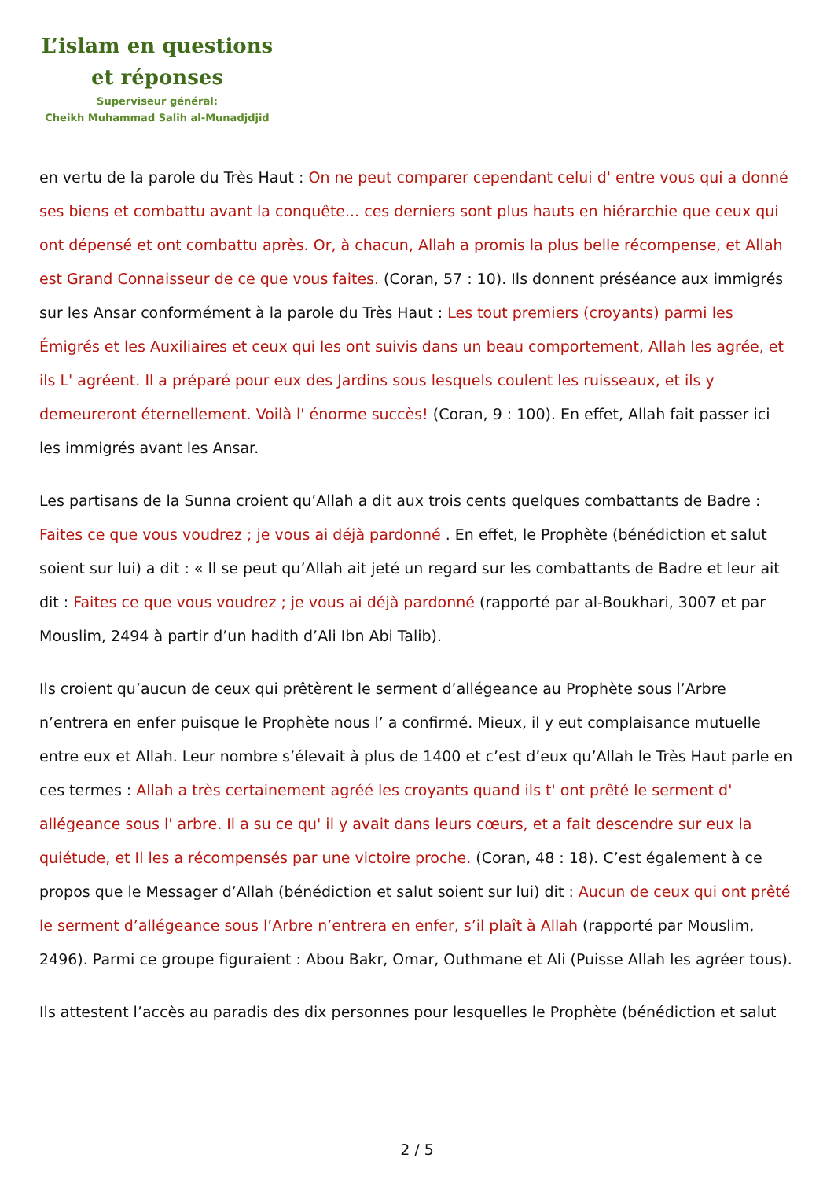L’islam en questions
et réponses
Superviseur général:
Cheikh Muhammad Salih al-Munadjdjid
en vertu de la parole du Très Haut : On ne peut comparer cependant celui d' entre vous qui a donné ses biens et combattu avant la conquête... ces derniers sont plus hauts en hiérarchie que ceux qui ont dépensé et ont combattu après. Or, à chacun, Allah a promis la plus belle récompense, et Allah est Grand Connaisseur de ce que vous faites. (Coran, 57 : 10). Ils donnent préséance aux immigrés sur les Ansar conformément à la parole du Très Haut : Les tout premiers (croyants) parmi les Émigrés et les Auxiliaires et ceux qui les ont suivis dans un beau comportement, Allah les agrée, et ils L' agréent. Il a préparé pour eux des Jardins sous lesquels coulent les ruisseaux, et ils y demeureront éternellement. Voilà l' énorme succès! (Coran, 9 : 100). En effet, Allah fait passer ici les immigrés avant les Ansar.
Les partisans de la Sunna croient qu’Allah a dit aux trois cents quelques combattants de Badre : Faites ce que vous voudrez ; je vous ai déjà pardonné . En effet, le Prophète (bénédiction et salut soient sur lui) a dit : « Il se peut qu’Allah ait jeté un regard sur les combattants de Badre et leur ait dit : Faites ce que vous voudrez ; je vous ai déjà pardonné (rapporté par al-Boukhari, 3007 et par Mouslim, 2494 à partir d’un hadith d’Ali Ibn Abi Talib).
Ils croient qu’aucun de ceux qui prêtèrent le serment d’allégeance au Prophète sous l’Arbre n’entrera en enfer puisque le Prophète nous l’ a confirmé. Mieux, il y eut complaisance mutuelle entre eux et Allah. Leur nombre s’élevait à plus de 1400 et c’est d’eux qu’Allah le Très Haut parle en ces termes : Allah a très certainement agréé les croyants quand ils t' ont prêté le serment d' allégeance sous l' arbre. Il a su ce qu' il y avait dans leurs cœurs, et a fait descendre sur eux la quiétude, et Il les a récompensés par une victoire proche. (Coran, 48 : 18). C’est également à ce propos que le Messager d’Allah (bénédiction et salut soient sur lui) dit : Aucun de ceux qui ont prêté le serment d’allégeance sous l’Arbre n’entrera en enfer, s’il plaît à Allah (rapporté par Mouslim, 2496). Parmi ce groupe figuraient : Abou Bakr, Omar, Outhmane et Ali (Puisse Allah les agréer tous).
Ils attestent l’accès au paradis des dix personnes pour lesquelles le Prophète (bénédiction et salut
2 / 5